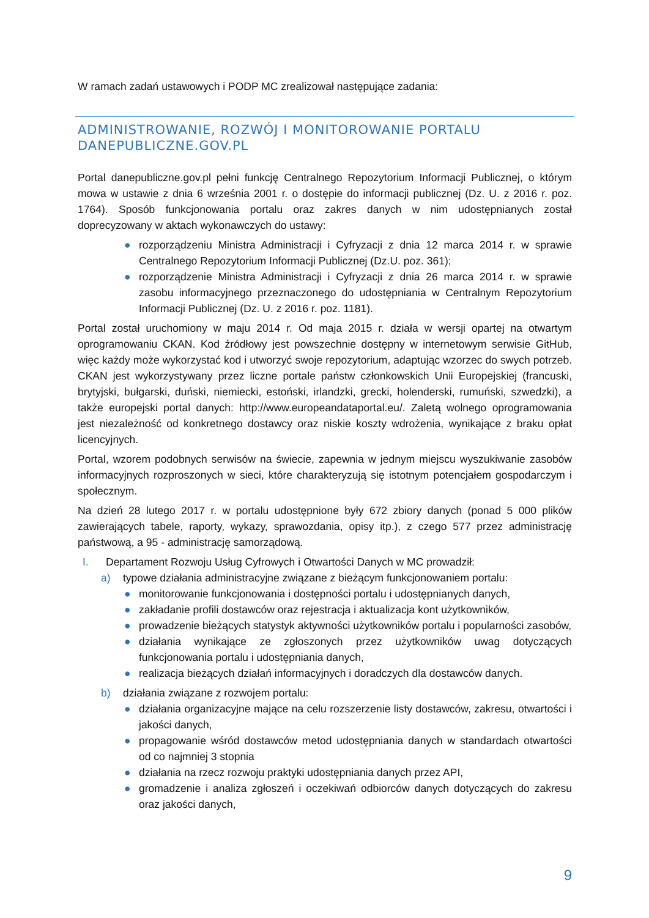W ramach zadań ustawowych i PODP MC zrealizował następujące zadania:
ADMINISTROWANIE, ROZWÓJ I MONITOROWANIE PORTALU DANEPUBLICZNE.GOV.PL
Portal danepubliczne.gov.pl pełni funkcję Centralnego Repozytorium Informacji Publicznej, o którym mowa w ustawie z dnia 6 września 2001 r. o dostępie do informacji publicznej (Dz. U. z 2016 r. poz. 1764). Sposób funkcjonowania portalu oraz zakres danych w nim udostępnianych został doprecyzowany w aktach wykonawczych do ustawy:
● rozporządzeniu Ministra Administracji i Cyfryzacji z dnia 12 marca 2014 r. w sprawie Centralnego Repozytorium Informacji Publicznej (Dz.U. poz. 361);
● rozporządzenie Ministra Administracji i Cyfryzacji z dnia 26 marca 2014 r. w sprawie zasobu informacyjnego przeznaczonego do udostępniania w Centralnym Repozytorium Informacji Publicznej (Dz. U. z 2016 r. poz. 1181).
Portal został uruchomiony w maju 2014 r. Od maja 2015 r. działa w wersji opartej na otwartym oprogramowaniu CKAN. Kod źródłowy jest powszechnie dostępny w internetowym serwisie GitHub, więc każdy może wykorzystać kod i utworzyć swoje repozytorium, adaptując wzorzec do swych potrzeb. CKAN jest wykorzystywany przez liczne portale państw członkowskich Unii Europejskiej (francuski, brytyjski, bułgarski, duński, niemiecki, estoński, irlandzki, grecki, holenderski, rumuński, szwedzki), a także europejski portal danych: http://www.europeandataportal.eu/. Zaletą wolnego oprogramowania jest niezależność od konkretnego dostawcy oraz niskie koszty wdrożenia, wynikające z braku opłat licencyjnych.
Portal, wzorem podobnych serwisów na świecie, zapewnia w jednym miejscu wyszukiwanie zasobów informacyjnych rozproszonych w sieci, które charakteryzują się istotnym potencjałem gospodarczym i społecznym.
Na dzień 28 lutego 2017 r. w portalu udostępnione były 672 zbiory danych (ponad 5 000 plików zawierających tabele, raporty, wykazy, sprawozdania, opisy itp.), z czego 577 przez administrację państwową, a 95 - administrację samorządową.
I. Departament Rozwoju Usług Cyfrowych i Otwartości Danych w MC prowadził:
a) typowe działania administracyjne związane z bieżącym funkcjonowaniem portalu:
● monitorowanie funkcjonowania i dostępności portalu i udostępnianych danych,
● zakładanie profili dostawców oraz rejestracja i aktualizacja kont użytkowników,
● prowadzenie bieżących statystyk aktywności użytkowników portalu i popularności zasobów,
● działania wynikające ze zgłoszonych przez użytkowników uwag dotyczących funkcjonowania portalu i udostępniania danych,
● realizacja bieżących działań informacyjnych i doradczych dla dostawców danych.
b) działania związane z rozwojem portalu:
● działania organizacyjne mające na celu rozszerzenie listy dostawców, zakresu, otwartości i jakości danych,
● propagowanie wśród dostawców metod udostępniania danych w standardach otwartości od co najmniej 3 stopnia
● działania na rzecz rozwoju praktyki udostępniania danych przez API,
● gromadzenie i analiza zgłoszeń i oczekiwań odbiorców danych dotyczących do zakresu oraz jakości danych,
9